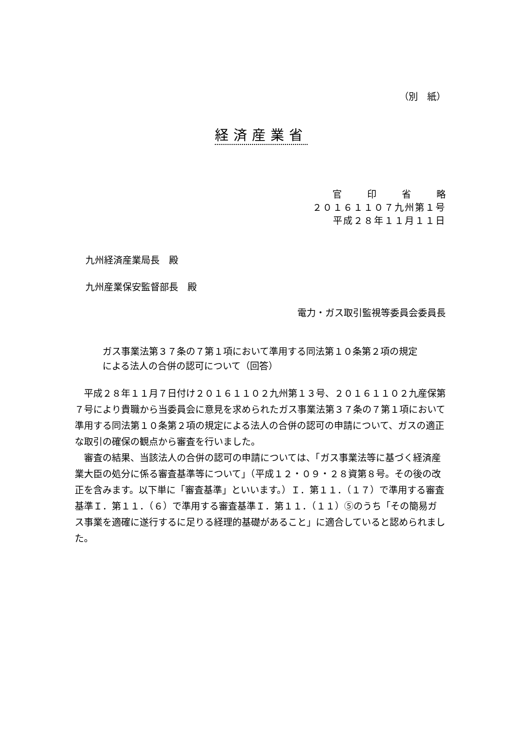（別　紙）
経済産業省
官印省略
２０１６１１０７九州第１号
平成２８年１１月１１日
九州経済産業局長　殿
九州産業保安監督部長　殿
電力・ガス取引監視等委員会委員長
ガス事業法第３７条の７第１項において準用する同法第１０条第２項の規定による法人の合併の認可について（回答）
　平成２８年１１月７日付け２０１６１１０２九州第１３号、２０１６１１０２九産保第７号により貴職から当委員会に意見を求められたガス事業法第３７条の７第１項において準用する同法第１０条第２項の規定による法人の合併の認可の申請について、ガスの適正な取引の確保の観点から審査を行いました。
　審査の結果、当該法人の合併の認可の申請については、「ガス事業法等に基づく経済産業大臣の処分に係る審査基準等について」（平成１２・０９・２８資第８号。その後の改正を含みます。以下単に「審査基準」といいます。）Ｉ．第１１．（１７）で準用する審査基準Ｉ．第１１．（６）で準用する審査基準Ｉ．第１１．（１１）⑤のうち「その簡易ガス事業を適確に遂行するに足りる経理的基礎があること」に適合していると認められました。